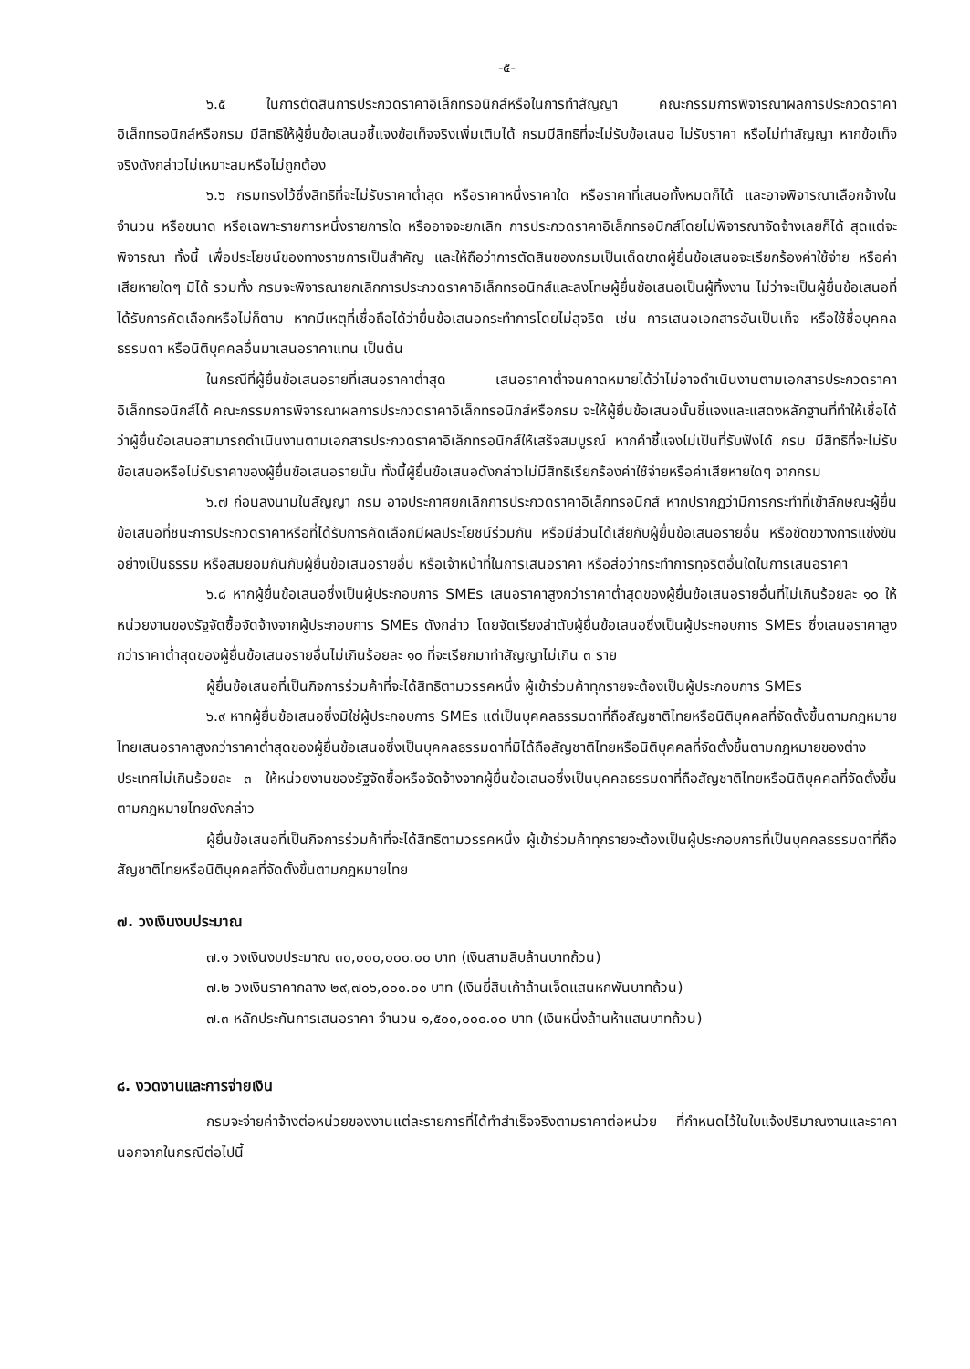-๕-
๖.๕ ในการตัดสินการประกวดราคาอิเล็กทรอนิกส์หรือในการทำสัญญา คณะกรรมการพิจารณาผลการประกวดราคาอิเล็กทรอนิกส์หรือกรม มีสิทธิให้ผู้ยื่นข้อเสนอชี้แจงข้อเท็จจริงเพิ่มเติมได้ กรมมีสิทธิที่จะไม่รับข้อเสนอ ไม่รับราคา หรือไม่ทำสัญญา หากข้อเท็จจริงดังกล่าวไม่เหมาะสมหรือไม่ถูกต้อง
๖.๖ กรมทรงไว้ซึ่งสิทธิที่จะไม่รับราคาต่ำสุด หรือราคาหนึ่งราคาใด หรือราคาที่เสนอทั้งหมดก็ได้ และอาจพิจารณาเลือกจ้างในจำนวน หรือขนาด หรือเฉพาะรายการหนึ่งรายการใด หรืออาจจะยกเลิก การประกวดราคาอิเล็กทรอนิกส์โดยไม่พิจารณาจัดจ้างเลยก็ได้ สุดแต่จะพิจารณา ทั้งนี้ เพื่อประโยชน์ของทางราชการเป็นสำคัญ และให้ถือว่าการตัดสินของกรมเป็นเด็ดขาดผู้ยื่นข้อเสนอจะเรียกร้องค่าใช้จ่าย หรือค่าเสียหายใดๆ มิได้ รวมทั้ง กรมจะพิจารณายกเลิกการประกวดราคาอิเล็กทรอนิกส์และลงโทษผู้ยื่นข้อเสนอเป็นผู้ทิ้งงาน ไม่ว่าจะเป็นผู้ยื่นข้อเสนอที่ได้รับการคัดเลือกหรือไม่ก็ตาม หากมีเหตุที่เชื่อถือได้ว่ายื่นข้อเสนอกระทำการโดยไม่สุจริต เช่น การเสนอเอกสารอันเป็นเท็จ หรือใช้ชื่อบุคคลธรรมดา หรือนิติบุคคลอื่นมาเสนอราคาแทน เป็นต้น
ในกรณีที่ผู้ยื่นข้อเสนอรายที่เสนอราคาต่ำสุด เสนอราคาต่ำจนคาดหมายได้ว่าไม่อาจดำเนินงานตามเอกสารประกวดราคาอิเล็กทรอนิกส์ได้ คณะกรรมการพิจารณาผลการประกวดราคาอิเล็กทรอนิกส์หรือกรม จะให้ผู้ยื่นข้อเสนอนั้นชี้แจงและแสดงหลักฐานที่ทำให้เชื่อได้ว่าผู้ยื่นข้อเสนอสามารถดำเนินงานตามเอกสารประกวดราคาอิเล็กทรอนิกส์ให้เสร็จสมบูรณ์ หากคำชี้แจงไม่เป็นที่รับฟังได้ กรม มีสิทธิที่จะไม่รับข้อเสนอหรือไม่รับราคาของผู้ยื่นข้อเสนอรายนั้น ทั้งนี้ผู้ยื่นข้อเสนอดังกล่าวไม่มีสิทธิเรียกร้องค่าใช้จ่ายหรือค่าเสียหายใดๆ จากกรม
๖.๗ ก่อนลงนามในสัญญา กรม อาจประกาศยกเลิกการประกวดราคาอิเล็กทรอนิกส์ หากปรากฏว่ามีการกระทำที่เข้าลักษณะผู้ยื่นข้อเสนอที่ชนะการประกวดราคาหรือที่ได้รับการคัดเลือกมีผลประโยชน์ร่วมกัน หรือมีส่วนได้เสียกับผู้ยื่นข้อเสนอรายอื่น หรือขัดขวางการแข่งขันอย่างเป็นธรรม หรือสมยอมกันกับผู้ยื่นข้อเสนอรายอื่น หรือเจ้าหน้าที่ในการเสนอราคา หรือส่อว่ากระทำการทุจริตอื่นใดในการเสนอราคา
๖.๘ หากผู้ยื่นข้อเสนอซึ่งเป็นผู้ประกอบการ SMEs เสนอราคาสูงกว่าราคาต่ำสุดของผู้ยื่นข้อเสนอรายอื่นที่ไม่เกินร้อยละ ๑๐ ให้หน่วยงานของรัฐจัดซื้อจัดจ้างจากผู้ประกอบการ SMEs ดังกล่าว โดยจัดเรียงลำดับผู้ยื่นข้อเสนอซึ่งเป็นผู้ประกอบการ SMEs ซึ่งเสนอราคาสูงกว่าราคาต่ำสุดของผู้ยื่นข้อเสนอรายอื่นไม่เกินร้อยละ ๑๐ ที่จะเรียกมาทำสัญญาไม่เกิน ๓ ราย
ผู้ยื่นข้อเสนอที่เป็นกิจการร่วมค้าที่จะได้สิทธิตามวรรคหนึ่ง ผู้เข้าร่วมค้าทุกรายจะต้องเป็นผู้ประกอบการ SMEs
๖.๙ หากผู้ยื่นข้อเสนอซึ่งมิใช่ผู้ประกอบการ SMEs แต่เป็นบุคคลธรรมดาที่ถือสัญชาติไทยหรือนิติบุคคลที่จัดตั้งขึ้นตามกฎหมายไทยเสนอราคาสูงกว่าราคาต่ำสุดของผู้ยื่นข้อเสนอซึ่งเป็นบุคคลธรรมดาที่มิได้ถือสัญชาติไทยหรือนิติบุคคลที่จัดตั้งขึ้นตามกฎหมายของต่างประเทศไม่เกินร้อยละ ๓ ให้หน่วยงานของรัฐจัดซื้อหรือจัดจ้างจากผู้ยื่นข้อเสนอซึ่งเป็นบุคคลธรรมดาที่ถือสัญชาติไทยหรือนิติบุคคลที่จัดตั้งขึ้นตามกฎหมายไทยดังกล่าว
ผู้ยื่นข้อเสนอที่เป็นกิจการร่วมค้าที่จะได้สิทธิตามวรรคหนึ่ง ผู้เข้าร่วมค้าทุกรายจะต้องเป็นผู้ประกอบการที่เป็นบุคคลธรรมดาที่ถือสัญชาติไทยหรือนิติบุคคลที่จัดตั้งขึ้นตามกฎหมายไทย
๗. วงเงินงบประมาณ
๗.๑ วงเงินงบประมาณ ๓๐,๐๐๐,๐๐๐.๐๐ บาท (เงินสามสิบล้านบาทถ้วน)
๗.๒ วงเงินราคากลาง ๒๙,๗๐๖,๐๐๐.๐๐ บาท (เงินยี่สิบเก้าล้านเจ็ดแสนหกพันบาทถ้วน)
๗.๓ หลักประกันการเสนอราคา จำนวน ๑,๕๐๐,๐๐๐.๐๐ บาท (เงินหนึ่งล้านห้าแสนบาทถ้วน)
๘. งวดงานและการจ่ายเงิน
กรมจะจ่ายค่าจ้างต่อหน่วยของงานแต่ละรายการที่ได้ทำสำเร็จจริงตามราคาต่อหน่วย ที่กำหนดไว้ในใบแจ้งปริมาณงานและราคา นอกจากในกรณีต่อไปนี้